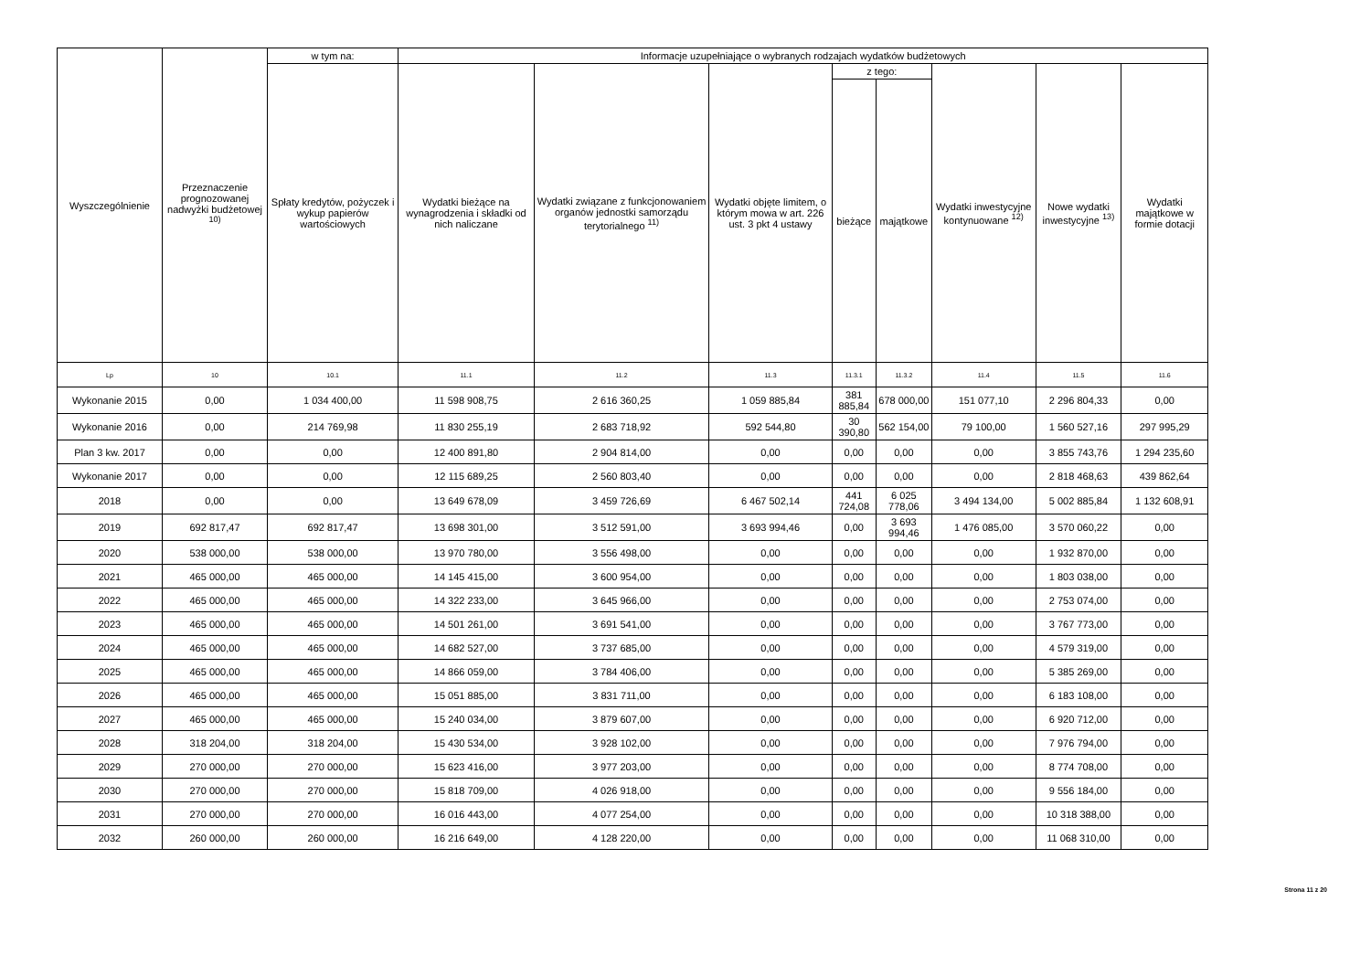| Wyszczególnienie | Przeznaczenie prognozowanej nadwyżki budżetowej <sup>10)</sup> | w tym na: | Informacje uzupełniające o wybranych rodzajach wydatków budżetowych | | | | | | | |
| --- | --- | --- | --- | --- | --- | --- | --- | --- | --- | --- |
| | | Spłaty kredytów, pożyczek i wykup papierów wartościowych | Wydatki bieżące na wynagrodzenia i składki od nich naliczane | Wydatki związane z funkcjonowaniem organów jednostki samorządu terytorialnego <sup>11)</sup> | Wydatki objęte limitem, o którym mowa w art. 226 ust. 3 pkt 4 ustawy | z tego: | | Wydatki inwestycyjne kontynuowane <sup>12)</sup> | Nowe wydatki inwestycyjne <sup>13)</sup> | Wydatki majątkowe w formie dotacji |
| | | | | | | bieżące | majątkowe | | | |
| Lp | 10 | 10.1 | 11.1 | 11.2 | 11.3 | 11.3.1 | 11.3.2 | 11.4 | 11.5 | 11.6 |
| Wykonanie 2015 | 0,00 | 1 034 400,00 | 11 598 908,75 | 2 616 360,25 | 1 059 885,84 | 381 885,84 | 678 000,00 | 151 077,10 | 2 296 804,33 | 0,00 |
| Wykonanie 2016 | 0,00 | 214 769,98 | 11 830 255,19 | 2 683 718,92 | 592 544,80 | 30 390,80 | 562 154,00 | 79 100,00 | 1 560 527,16 | 297 995,29 |
| Plan 3 kw. 2017 | 0,00 | 0,00 | 12 400 891,80 | 2 904 814,00 | 0,00 | 0,00 | 0,00 | 0,00 | 3 855 743,76 | 1 294 235,60 |
| Wykonanie 2017 | 0,00 | 0,00 | 12 115 689,25 | 2 560 803,40 | 0,00 | 0,00 | 0,00 | 0,00 | 2 818 468,63 | 439 862,64 |
| 2018 | 0,00 | 0,00 | 13 649 678,09 | 3 459 726,69 | 6 467 502,14 | 441 724,08 | 6 025 778,06 | 3 494 134,00 | 5 002 885,84 | 1 132 608,91 |
| 2019 | 692 817,47 | 692 817,47 | 13 698 301,00 | 3 512 591,00 | 3 693 994,46 | 0,00 | 3 693 994,46 | 1 476 085,00 | 3 570 060,22 | 0,00 |
| 2020 | 538 000,00 | 538 000,00 | 13 970 780,00 | 3 556 498,00 | 0,00 | 0,00 | 0,00 | 0,00 | 1 932 870,00 | 0,00 |
| 2021 | 465 000,00 | 465 000,00 | 14 145 415,00 | 3 600 954,00 | 0,00 | 0,00 | 0,00 | 0,00 | 1 803 038,00 | 0,00 |
| 2022 | 465 000,00 | 465 000,00 | 14 322 233,00 | 3 645 966,00 | 0,00 | 0,00 | 0,00 | 0,00 | 2 753 074,00 | 0,00 |
| 2023 | 465 000,00 | 465 000,00 | 14 501 261,00 | 3 691 541,00 | 0,00 | 0,00 | 0,00 | 0,00 | 3 767 773,00 | 0,00 |
| 2024 | 465 000,00 | 465 000,00 | 14 682 527,00 | 3 737 685,00 | 0,00 | 0,00 | 0,00 | 0,00 | 4 579 319,00 | 0,00 |
| 2025 | 465 000,00 | 465 000,00 | 14 866 059,00 | 3 784 406,00 | 0,00 | 0,00 | 0,00 | 0,00 | 5 385 269,00 | 0,00 |
| 2026 | 465 000,00 | 465 000,00 | 15 051 885,00 | 3 831 711,00 | 0,00 | 0,00 | 0,00 | 0,00 | 6 183 108,00 | 0,00 |
| 2027 | 465 000,00 | 465 000,00 | 15 240 034,00 | 3 879 607,00 | 0,00 | 0,00 | 0,00 | 0,00 | 6 920 712,00 | 0,00 |
| 2028 | 318 204,00 | 318 204,00 | 15 430 534,00 | 3 928 102,00 | 0,00 | 0,00 | 0,00 | 0,00 | 7 976 794,00 | 0,00 |
| 2029 | 270 000,00 | 270 000,00 | 15 623 416,00 | 3 977 203,00 | 0,00 | 0,00 | 0,00 | 0,00 | 8 774 708,00 | 0,00 |
| 2030 | 270 000,00 | 270 000,00 | 15 818 709,00 | 4 026 918,00 | 0,00 | 0,00 | 0,00 | 0,00 | 9 556 184,00 | 0,00 |
| 2031 | 270 000,00 | 270 000,00 | 16 016 443,00 | 4 077 254,00 | 0,00 | 0,00 | 0,00 | 0,00 | 10 318 388,00 | 0,00 |
| 2032 | 260 000,00 | 260 000,00 | 16 216 649,00 | 4 128 220,00 | 0,00 | 0,00 | 0,00 | 0,00 | 11 068 310,00 | 0,00 |
Strona 11 z 20